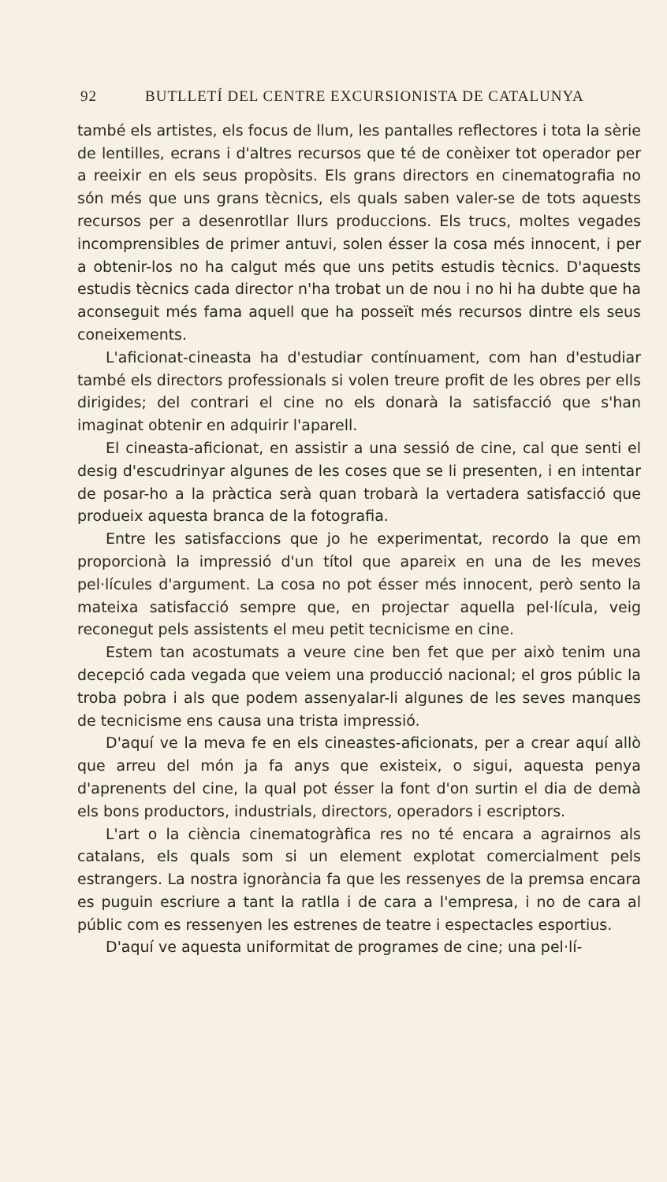92 BUTLLETÍ DEL CENTRE EXCURSIONISTA DE CATALUNYA
també els artistes, els focus de llum, les pantalles reflectores i tota la sèrie de lentilles, ecrans i d'altres recursos que té de conèixer tot operador per a reeixir en els seus propòsits. Els grans directors en cinematografia no són més que uns grans tècnics, els quals saben valer-se de tots aquests recursos per a desenrotllar llurs produccions. Els trucs, moltes vegades incomprensibles de primer antuvi, solen ésser la cosa més innocent, i per a obtenir-los no ha calgut més que uns petits estudis tècnics. D'aquests estudis tècnics cada director n'ha trobat un de nou i no hi ha dubte que ha aconseguit més fama aquell que ha posseït més recursos dintre els seus coneixements.
L'aficionat-cineasta ha d'estudiar contínuament, com han d'estudiar també els directors professionals si volen treure profit de les obres per ells dirigides; del contrari el cine no els donarà la satisfacció que s'han imaginat obtenir en adquirir l'aparell.
El cineasta-aficionat, en assistir a una sessió de cine, cal que senti el desig d'escudrinyar algunes de les coses que se li presenten, i en intentar de posar-ho a la pràctica serà quan trobarà la vertadera satisfacció que produeix aquesta branca de la fotografia.
Entre les satisfaccions que jo he experimentat, recordo la que em proporcionà la impressió d'un títol que apareix en una de les meves pel·lícules d'argument. La cosa no pot ésser més innocent, però sento la mateixa satisfacció sempre que, en projectar aquella pel·lícula, veig reconegut pels assistents el meu petit tecnicisme en cine.
Estem tan acostumats a veure cine ben fet que per això tenim una decepció cada vegada que veiem una producció nacional; el gros públic la troba pobra i als que podem assenyalar-li algunes de les seves manques de tecnicisme ens causa una trista impressió.
D'aquí ve la meva fe en els cineastes-aficionats, per a crear aquí allò que arreu del món ja fa anys que existeix, o sigui, aquesta penya d'aprenents del cine, la qual pot ésser la font d'on surtin el dia de demà els bons productors, industrials, directors, operadors i escriptors.
L'art o la ciència cinematogràfica res no té encara a agrairnos als catalans, els quals som si un element explotat comercialment pels estrangers. La nostra ignorància fa que les ressenyes de la premsa encara es puguin escriure a tant la ratlla i de cara a l'empresa, i no de cara al públic com es ressenyen les estrenes de teatre i espectacles esportius.
D'aquí ve aquesta uniformitat de programes de cine; una pel·lí-